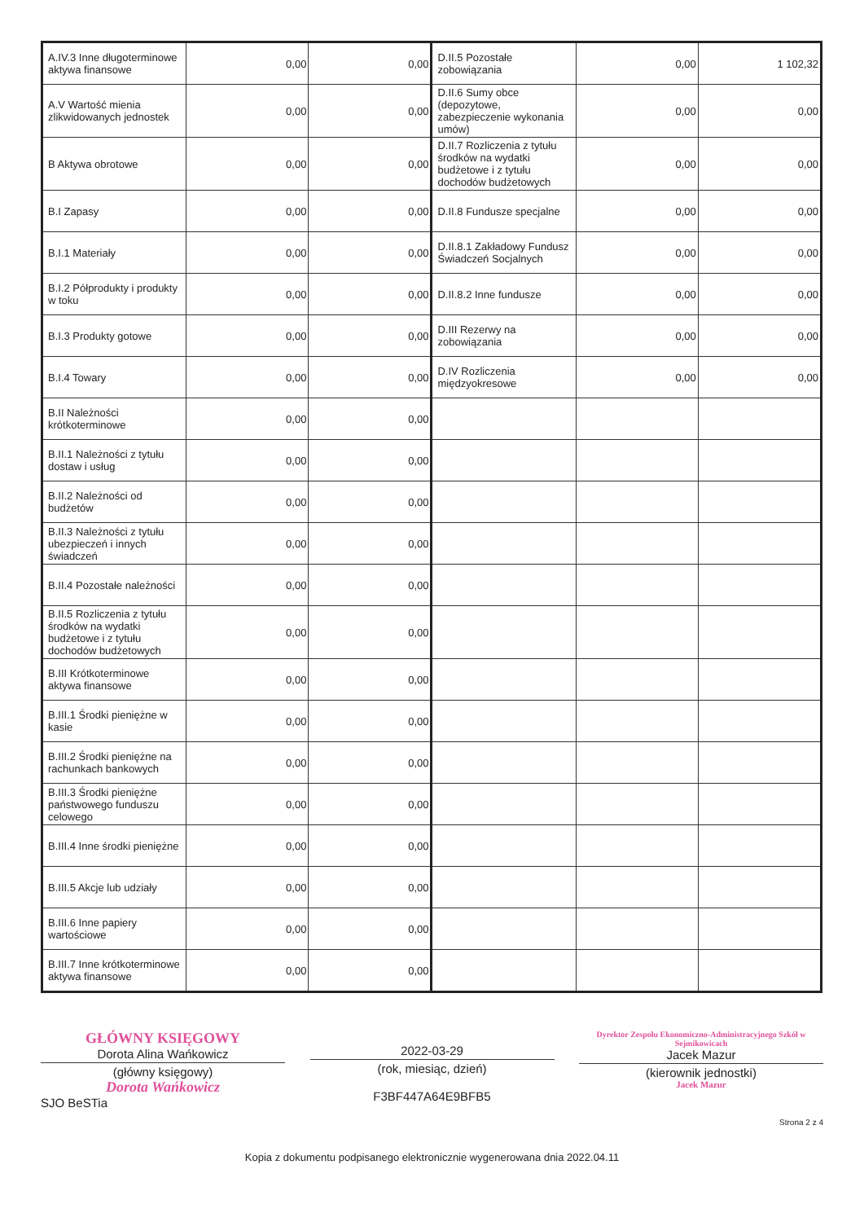| A.IV.3 Inne długoterminowe aktywa finansowe | 0,00 | 0,00 | D.II.5 Pozostałe zobowiązania | 0,00 | 1 102,32 |
| A.V Wartość mienia zlikwidowanych jednostek | 0,00 | 0,00 | D.II.6 Sumy obce (depozytowe, zabezpieczenie wykonania umów) | 0,00 | 0,00 |
| B Aktywa obrotowe | 0,00 | 0,00 | D.II.7 Rozliczenia z tytułu środków na wydatki budżetowe i z tytułu dochodów budżetowych | 0,00 | 0,00 |
| B.I Zapasy | 0,00 | 0,00 | D.II.8 Fundusze specjalne | 0,00 | 0,00 |
| B.I.1 Materiały | 0,00 | 0,00 | D.II.8.1 Zakładowy Fundusz Świadczeń Socjalnych | 0,00 | 0,00 |
| B.I.2 Półprodukty i produkty w toku | 0,00 | 0,00 | D.II.8.2 Inne fundusze | 0,00 | 0,00 |
| B.I.3 Produkty gotowe | 0,00 | 0,00 | D.III Rezerwy na zobowiązania | 0,00 | 0,00 |
| B.I.4 Towary | 0,00 | 0,00 | D.IV Rozliczenia międzyokresowe | 0,00 | 0,00 |
| B.II Należności krótkoterminowe | 0,00 | 0,00 | | | |
| B.II.1 Należności z tytułu dostaw i usług | 0,00 | 0,00 | | | |
| B.II.2 Należności od budżetów | 0,00 | 0,00 | | | |
| B.II.3 Należności z tytułu ubezpieczeń i innych świadczeń | 0,00 | 0,00 | | | |
| B.II.4 Pozostałe należności | 0,00 | 0,00 | | | |
| B.II.5 Rozliczenia z tytułu środków na wydatki budżetowe i z tytułu dochodów budżetowych | 0,00 | 0,00 | | | |
| B.III Krótkoterminowe aktywa finansowe | 0,00 | 0,00 | | | |
| B.III.1 Środki pieniężne w kasie | 0,00 | 0,00 | | | |
| B.III.2 Środki pieniężne na rachunkach bankowych | 0,00 | 0,00 | | | |
| B.III.3 Środki pieniężne państwowego funduszu celowego | 0,00 | 0,00 | | | |
| B.III.4 Inne środki pieniężne | 0,00 | 0,00 | | | |
| B.III.5 Akcje lub udziały | 0,00 | 0,00 | | | |
| B.III.6 Inne papiery wartościowe | 0,00 | 0,00 | | | |
| B.III.7 Inne krótkoterminowe aktywa finansowe | 0,00 | 0,00 | | | |
GŁÓWNY KSIĘGOWY
Dorota Alina Wańkowicz
(główny księgowy)
Dorota Wańkowicz
SJO BeSTia
2022-03-29
(rok, miesiąc, dzień)
F3BF447A64E9BFB5
Dyrektor Zespołu Ekonomiczno-Administracyjnego Szkół w Sejmikowicach
Jacek Mazur
(kierownik jednostki)
Jacek Mazur
Strona 2 z 4
Kopia z dokumentu podpisanego elektronicznie wygenerowana dnia 2022.04.11